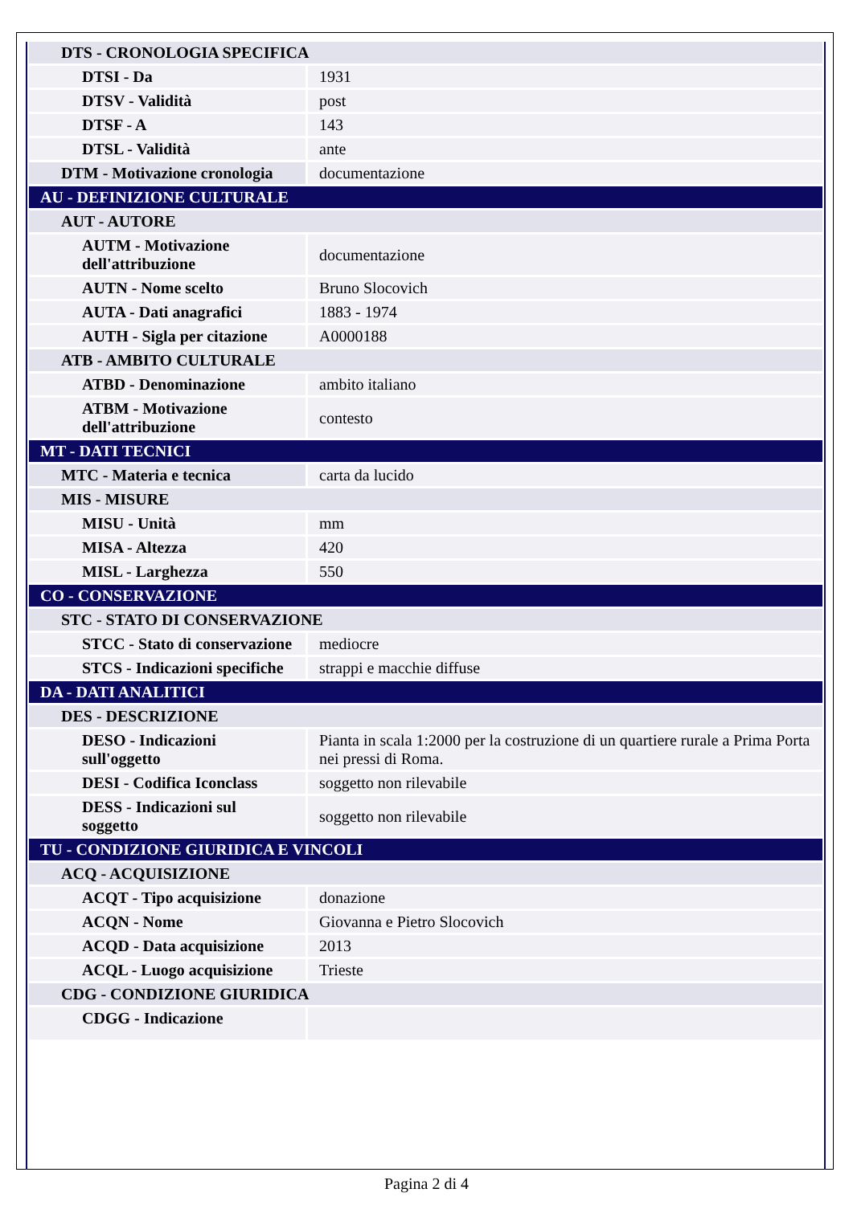| DTS - CRONOLOGIA SPECIFICA | |
| DTSI - Da | 1931 |
| DTSV - Validità | post |
| DTSF - A | 143 |
| DTSL - Validità | ante |
| DTM - Motivazione cronologia | documentazione |
| AU - DEFINIZIONE CULTURALE | |
| AUT - AUTORE | |
| AUTM - Motivazione dell'attribuzione | documentazione |
| AUTN - Nome scelto | Bruno Slocovich |
| AUTA - Dati anagrafici | 1883 - 1974 |
| AUTH - Sigla per citazione | A0000188 |
| ATB - AMBITO CULTURALE | |
| ATBD - Denominazione | ambito italiano |
| ATBM - Motivazione dell'attribuzione | contesto |
| MT - DATI TECNICI | |
| MTC - Materia e tecnica | carta da lucido |
| MIS - MISURE | |
| MISU - Unità | mm |
| MISA - Altezza | 420 |
| MISL - Larghezza | 550 |
| CO - CONSERVAZIONE | |
| STC - STATO DI CONSERVAZIONE | |
| STCC - Stato di conservazione | mediocre |
| STCS - Indicazioni specifiche | strappi e macchie diffuse |
| DA - DATI ANALITICI | |
| DES - DESCRIZIONE | |
| DESO - Indicazioni sull'oggetto | Pianta in scala 1:2000 per la costruzione di un quartiere rurale a Prima Porta nei pressi di Roma. |
| DESI - Codifica Iconclass | soggetto non rilevabile |
| DESS - Indicazioni sul soggetto | soggetto non rilevabile |
| TU - CONDIZIONE GIURIDICA E VINCOLI | |
| ACQ - ACQUISIZIONE | |
| ACQT - Tipo acquisizione | donazione |
| ACQN - Nome | Giovanna e Pietro Slocovich |
| ACQD - Data acquisizione | 2013 |
| ACQL - Luogo acquisizione | Trieste |
| CDG - CONDIZIONE GIURIDICA | |
| CDGG - Indicazione | |
Pagina 2 di 4